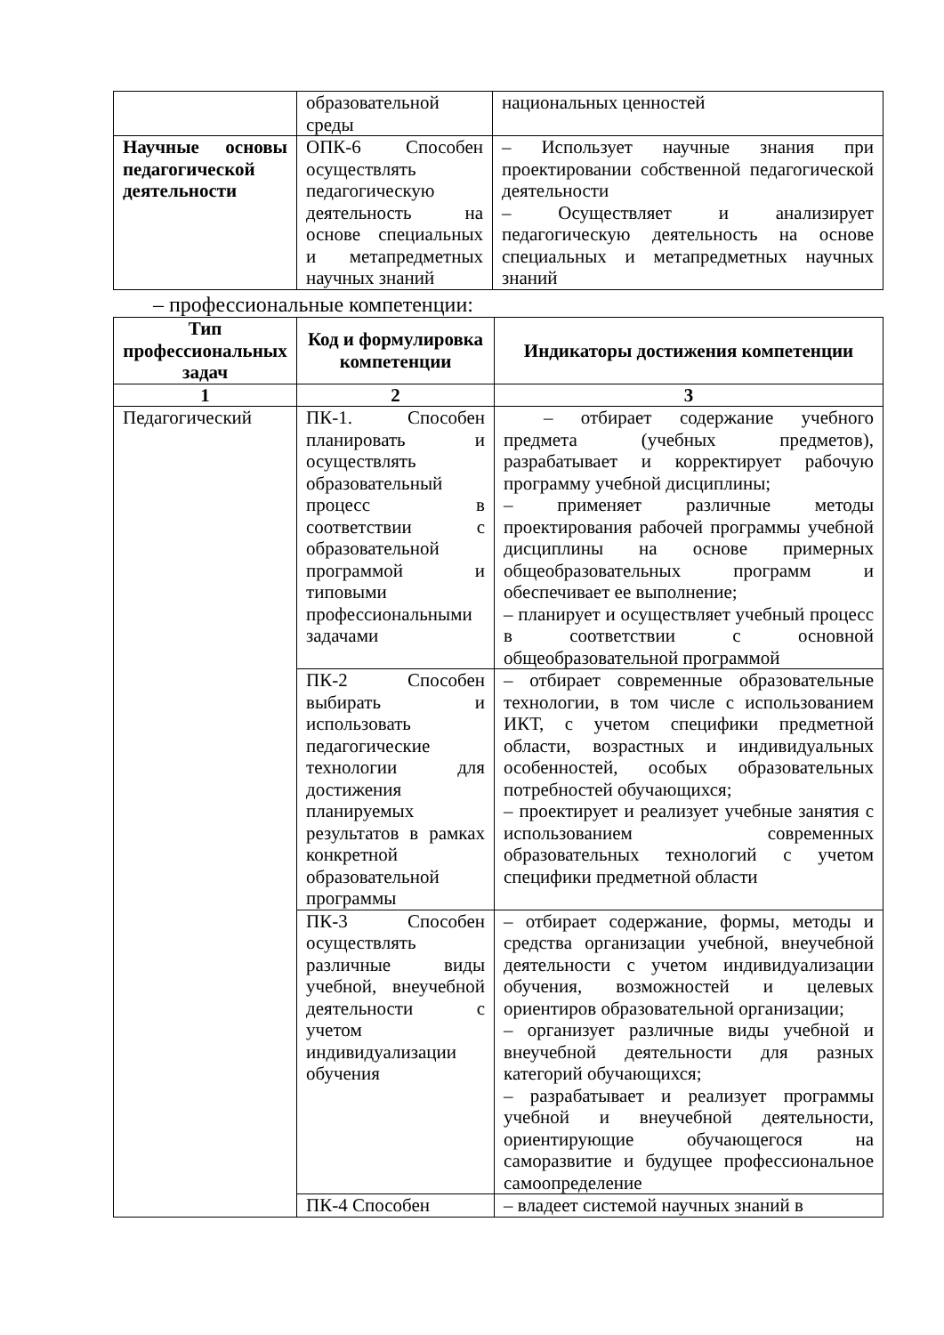| | образовательной среды | национальных ценностей |
| Научные основы педагогической деятельности | ОПК-6 Способен осуществлять педагогическую деятельность на основе специальных и метапредметных научных знаний | – Использует научные знания при проектировании собственной педагогической деятельности – Осуществляет и анализирует педагогическую деятельность на основе специальных и метапредметных научных знаний |
– профессиональные компетенции:
| Тип профессиональных задач | Код и формулировка компетенции | Индикаторы достижения компетенции |
| --- | --- | --- |
| 1 | 2 | 3 |
| Педагогический | ПК-1. Способен планировать и осуществлять образовательный процесс в соответствии с образовательной программой и типовыми профессиональными задачами | – отбирает содержание учебного предмета (учебных предметов), разрабатывает и корректирует рабочую программу учебной дисциплины; – применяет различные методы проектирования рабочей программы учебной дисциплины на основе примерных общеобразовательных программ и обеспечивает ее выполнение; – планирует и осуществляет учебный процесс в соответствии с основной общеобразовательной программой |
| | ПК-2 Способен выбирать и использовать педагогические технологии для достижения планируемых результатов в рамках конкретной образовательной программы | – отбирает современные образовательные технологии, в том числе с использованием ИКТ, с учетом специфики предметной области, возрастных и индивидуальных особенностей, особых образовательных потребностей обучающихся; – проектирует и реализует учебные занятия с использованием современных образовательных технологий с учетом специфики предметной области |
| | ПК-3 Способен осуществлять различные виды учебной, внеучебной деятельности с учетом индивидуализации обучения | – отбирает содержание, формы, методы и средства организации учебной, внеучебной деятельности с учетом индивидуализации обучения, возможностей и целевых ориентиров образовательной организации; – организует различные виды учебной и внеучебной деятельности для разных категорий обучающихся; – разрабатывает и реализует программы учебной и внеучебной деятельности, ориентирующие обучающегося на саморазвитие и будущее профессиональное самоопределение |
| | ПК-4 Способен | – владеет системой научных знаний в |